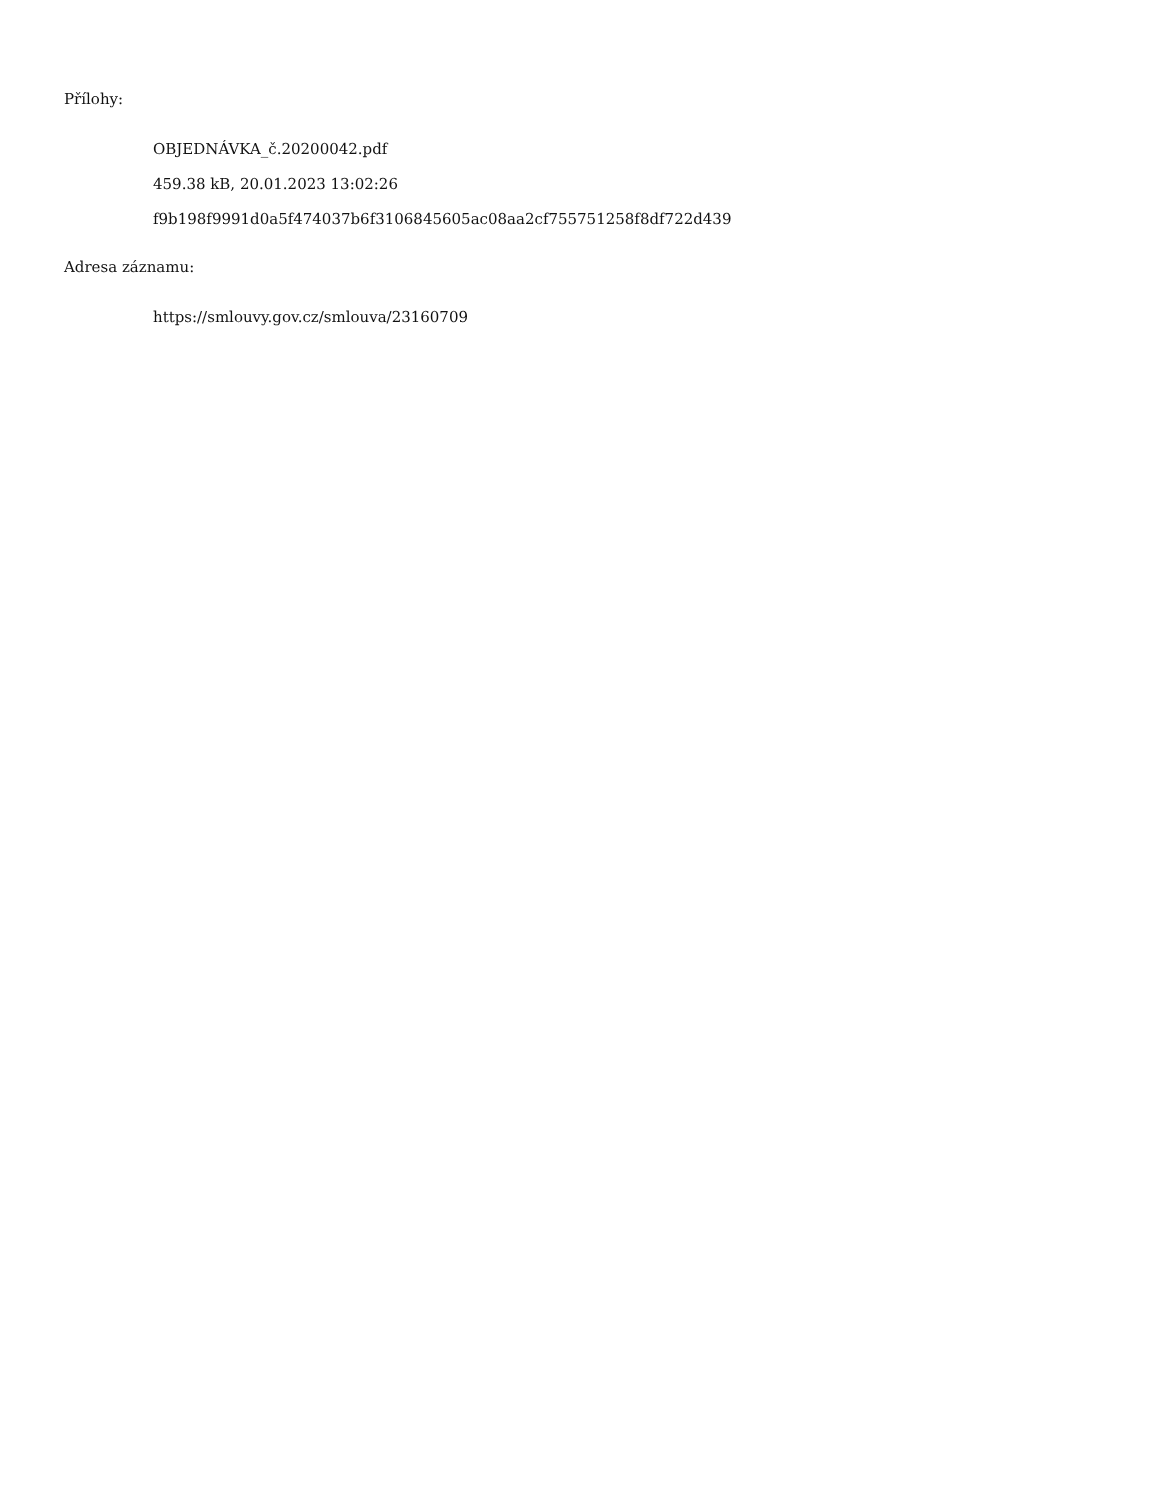Přílohy:
OBJEDNÁVKA_č.20200042.pdf
459.38 kB, 20.01.2023 13:02:26
f9b198f9991d0a5f474037b6f3106845605ac08aa2cf755751258f8df722d439
Adresa záznamu:
https://smlouvy.gov.cz/smlouva/23160709